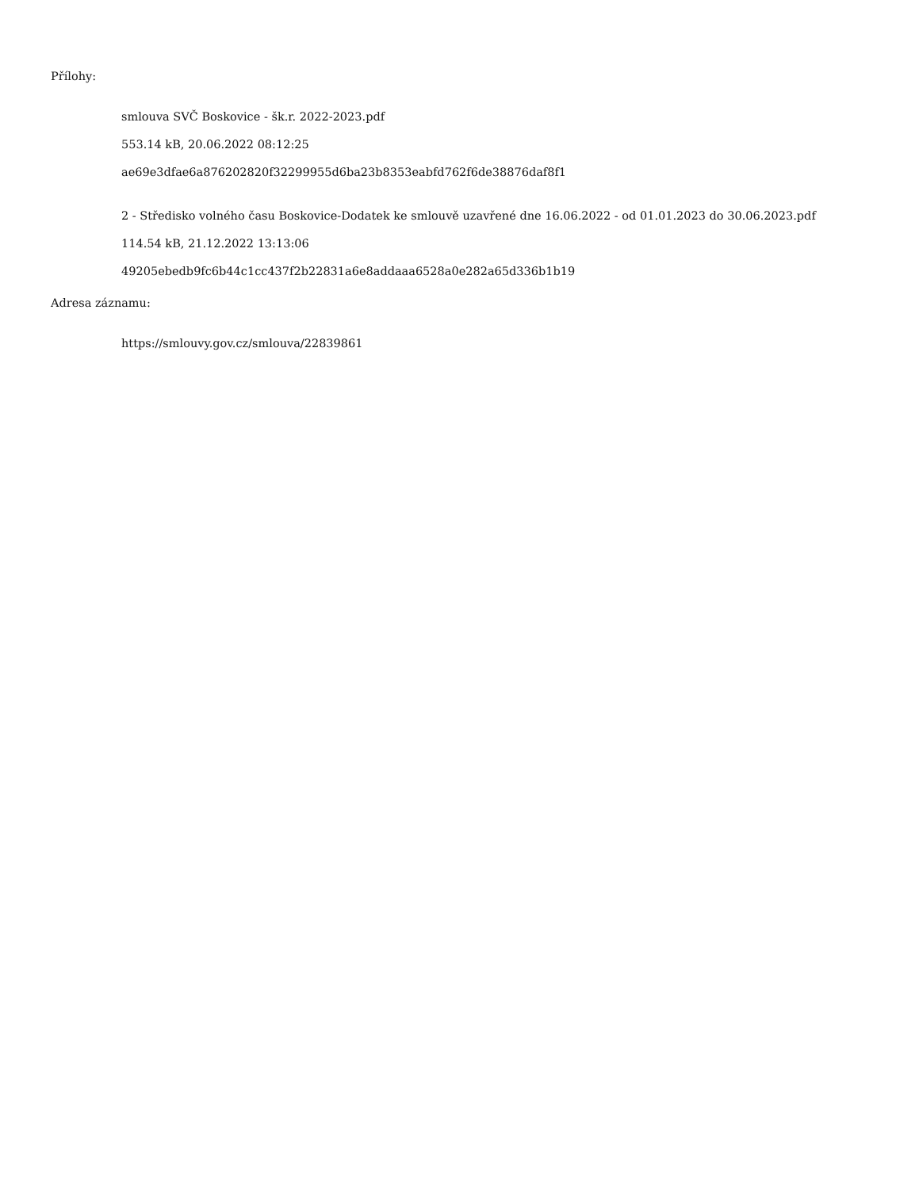Přílohy:
smlouva SVČ Boskovice - šk.r. 2022-2023.pdf
553.14 kB, 20.06.2022 08:12:25
ae69e3dfae6a876202820f32299955d6ba23b8353eabfd762f6de38876daf8f1
2 - Středisko volného času Boskovice-Dodatek ke smlouvě uzavřené dne 16.06.2022 - od 01.01.2023 do 30.06.2023.pdf
114.54 kB, 21.12.2022 13:13:06
49205ebedb9fc6b44c1cc437f2b22831a6e8addaaa6528a0e282a65d336b1b19
Adresa záznamu:
https://smlouvy.gov.cz/smlouva/22839861